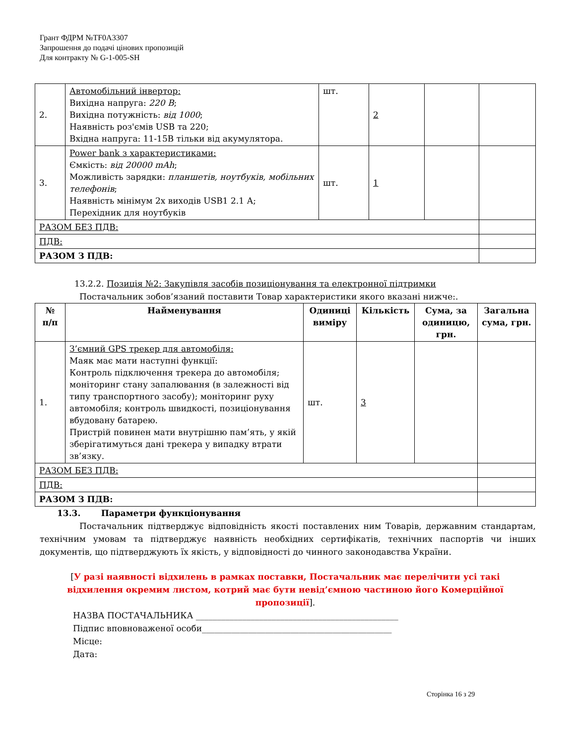Грант ФДРМ №TF0A3307
Запрошення до подачі цінових пропозицій
Для контракту № G-1-005-SH
| 2. | Автомобільний інвертор: Вихідна напруга: 220 В ; Вихідна потужність: від 1000 ; Наявність роз'ємів USB та 220; Вхідна напруга: 11-15В тільки від акумулятора. | шт. | 2 | | |
| 3. | Power bank з характеристиками: Ємкість: від 20000 mAh ; Можливість зарядки: планшетів, ноутбуків, мобільних телефонів ; Наявність мінімум 2х виходів USB1 2.1 А; Перехідник для ноутбуків | шт. | 1 | | |
| РАЗОМ БЕЗ ПДВ: | | | | | |
| ПДВ: | | | | | |
| РАЗОМ З ПДВ: | | | | | |
13.2.2. Позиція №2: Закупівля засобів позиціонування та електронної підтримки
Постачальник зобов’язаний поставити Товар характеристики якого вказані нижче:.
| № п/п | Найменування | Одиниці виміру | Кількість | Сума, за одиницю, грн. | Загальна сума, грн. |
| --- | --- | --- | --- | --- | --- |
| 1. | З’ємний GPS трекер для автомобіля: Маяк має мати наступні функції: Контроль підключення трекера до автомобіля; моніторинг стану запалювання (в залежності від типу транспортного засобу); моніторинг руху автомобіля; контроль швидкості, позиціонування вбудовану батарею. Пристрій повинен мати внутрішню пам’ять, у якій зберігатимуться дані трекера у випадку втрати зв’язку. | шт. | 3 | | |
| РАЗОМ БЕЗ ПДВ: | | | | | |
| ПДВ: | | | | | |
| РАЗОМ З ПДВ: | | | | | |
13.3. Параметри функціонування
Постачальник підтверджує відповідність якості поставлених ним Товарів, державним стандартам, технічним умовам та підтверджує наявність необхідних сертифікатів, технічних паспортів чи інших документів, що підтверджують їх якість, у відповідності до чинного законодавства України.
[У разі наявності відхилень в рамках поставки, Постачальник має перелічити усі такі відхилення окремим листом, котрий має бути невід’ємною частиною його Комерційної пропозиції].
НАЗВА ПОСТАЧАЛЬНИКА ________________________________________________
Підпис вповноваженої особи_____________________________________________
Місце:
Дата:
Сторінка 16 з 29